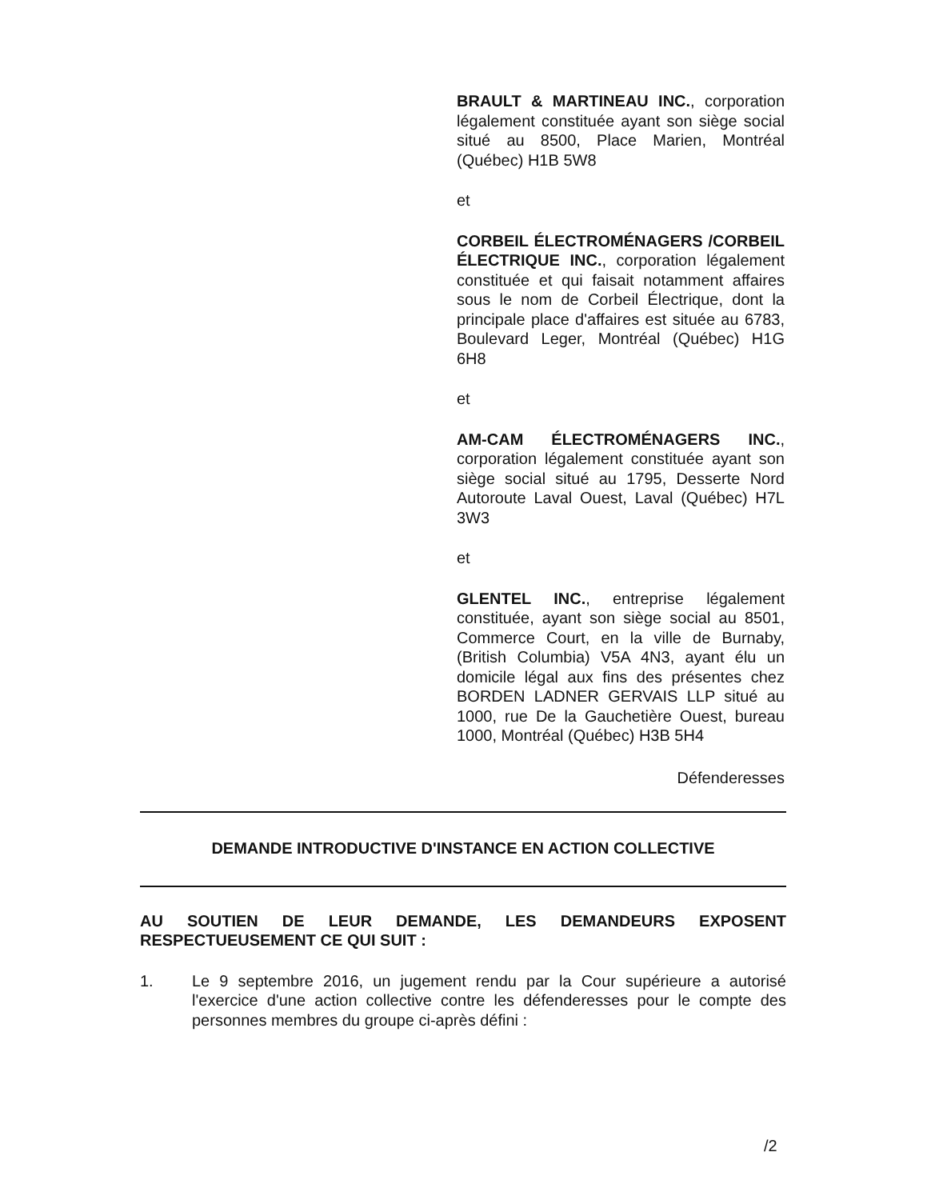BRAULT & MARTINEAU INC., corporation légalement constituée ayant son siège social situé au 8500, Place Marien, Montréal (Québec) H1B 5W8
et
CORBEIL ÉLECTROMÉNAGERS /CORBEIL ÉLECTRIQUE INC., corporation légalement constituée et qui faisait notamment affaires sous le nom de Corbeil Électrique, dont la principale place d'affaires est située au 6783, Boulevard Leger, Montréal (Québec) H1G 6H8
et
AM-CAM ÉLECTROMÉNAGERS INC., corporation légalement constituée ayant son siège social situé au 1795, Desserte Nord Autoroute Laval Ouest, Laval (Québec) H7L 3W3
et
GLENTEL INC., entreprise légalement constituée, ayant son siège social au 8501, Commerce Court, en la ville de Burnaby, (British Columbia) V5A 4N3, ayant élu un domicile légal aux fins des présentes chez BORDEN LADNER GERVAIS LLP situé au 1000, rue De la Gauchetière Ouest, bureau 1000, Montréal (Québec) H3B 5H4
Défenderesses
DEMANDE INTRODUCTIVE D'INSTANCE EN ACTION COLLECTIVE
AU SOUTIEN DE LEUR DEMANDE, LES DEMANDEURS EXPOSENT RESPECTUEUSEMENT CE QUI SUIT :
1. Le 9 septembre 2016, un jugement rendu par la Cour supérieure a autorisé l'exercice d'une action collective contre les défenderesses pour le compte des personnes membres du groupe ci-après défini :
/2